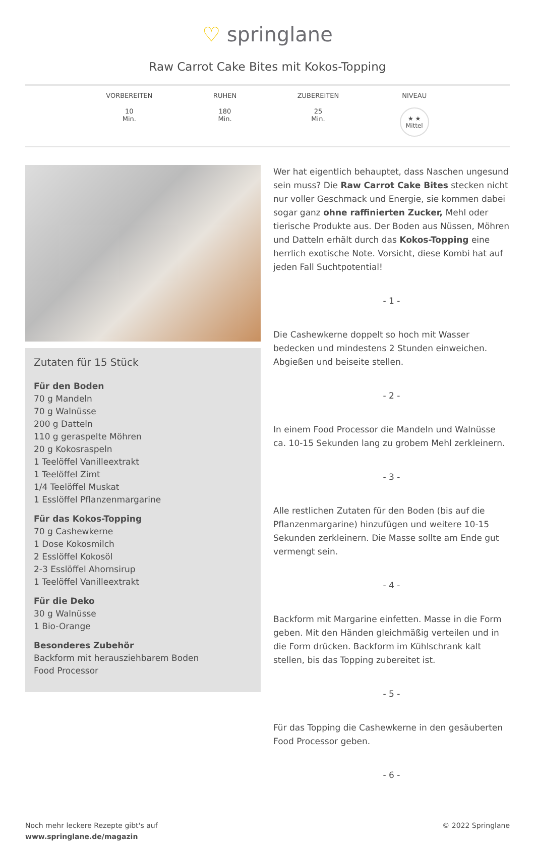♡ springlane
Raw Carrot Cake Bites mit Kokos-Topping
VORBEREITEN
10
Min.
RUHEN
180
Min.
ZUBEREITEN
25
Min.
NIVEAU
★ ★
Mittel
Zutaten für 15 Stück
Für den Boden
70 g Mandeln
70 g Walnüsse
200 g Datteln
110 g geraspelte Möhren
20 g Kokosraspeln
1 Teelöffel Vanilleextrakt
1 Teelöffel Zimt
1/4 Teelöffel Muskat
1 Esslöffel Pflanzenmargarine
Für das Kokos-Topping
70 g Cashewkerne
1 Dose Kokosmilch
2 Esslöffel Kokosöl
2-3 Esslöffel Ahornsirup
1 Teelöffel Vanilleextrakt
Für die Deko
30 g Walnüsse
1 Bio-Orange
Besonderes Zubehör
Backform mit herausziehbarem Boden
Food Processor
Wer hat eigentlich behauptet, dass Naschen ungesund sein muss? Die Raw Carrot Cake Bites stecken nicht nur voller Geschmack und Energie, sie kommen dabei sogar ganz ohne raffinierten Zucker, Mehl oder tierische Produkte aus. Der Boden aus Nüssen, Möhren und Datteln erhält durch das Kokos-Topping eine herrlich exotische Note. Vorsicht, diese Kombi hat auf jeden Fall Suchtpotential!
- 1 -
Die Cashewkerne doppelt so hoch mit Wasser bedecken und mindestens 2 Stunden einweichen. Abgießen und beiseite stellen.
- 2 -
In einem Food Processor die Mandeln und Walnüsse ca. 10-15 Sekunden lang zu grobem Mehl zerkleinern.
- 3 -
Alle restlichen Zutaten für den Boden (bis auf die Pflanzenmargarine) hinzufügen und weitere 10-15 Sekunden zerkleinern. Die Masse sollte am Ende gut vermengt sein.
- 4 -
Backform mit Margarine einfetten. Masse in die Form geben. Mit den Händen gleichmäßig verteilen und in die Form drücken. Backform im Kühlschrank kalt stellen, bis das Topping zubereitet ist.
- 5 -
Für das Topping die Cashewkerne in den gesäuberten Food Processor geben.
- 6 -
Noch mehr leckere Rezepte gibt's auf
www.springlane.de/magazin
© 2022 Springlane